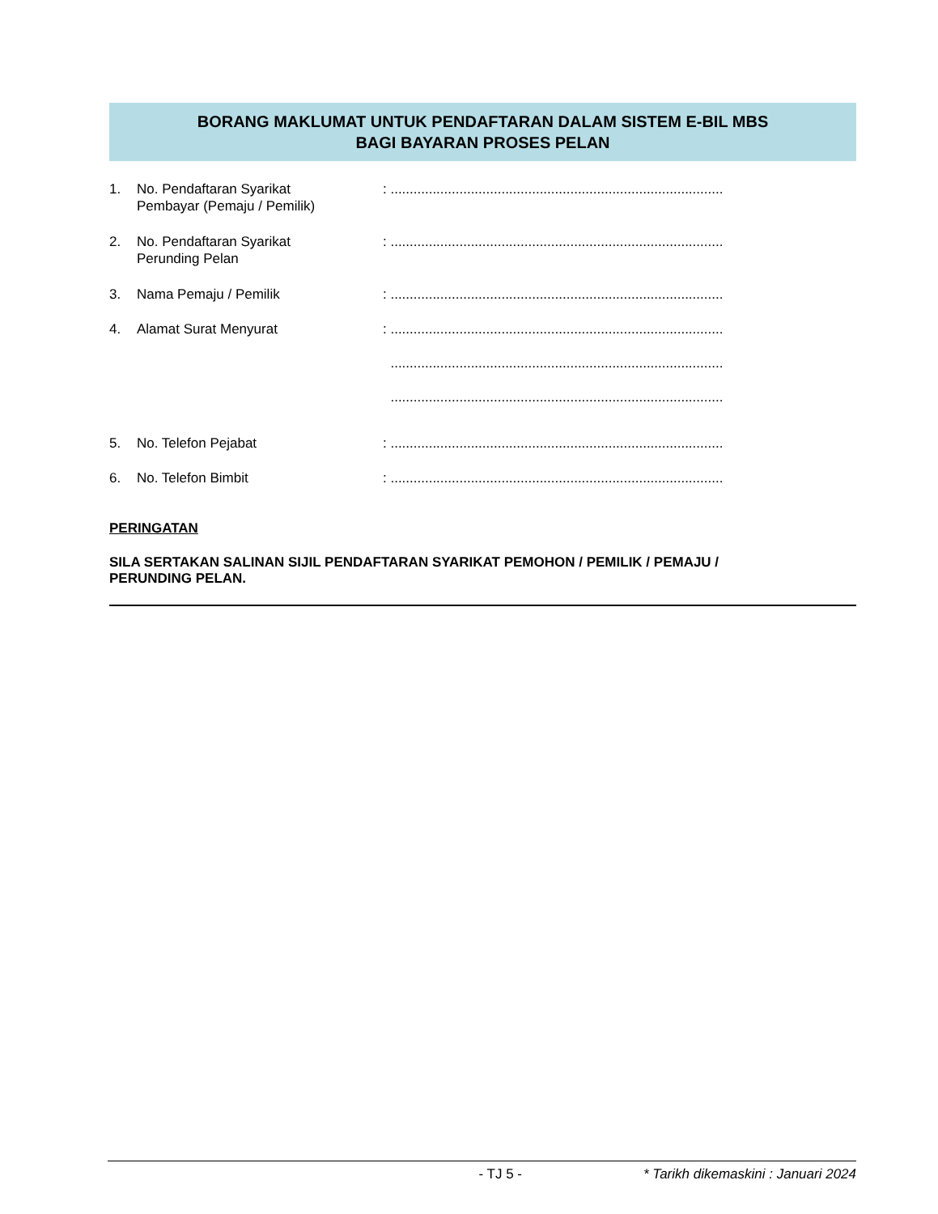BORANG MAKLUMAT UNTUK PENDAFTARAN DALAM SISTEM E-BIL MBS
BAGI BAYARAN PROSES PELAN
1. No. Pendaftaran Syarikat
Pembayar (Pemaju / Pemilik)
: .......................................................................................
2. No. Pendaftaran Syarikat
Perunding Pelan
: .......................................................................................
3. Nama Pemaju / Pemilik : .......................................................................................
4. Alamat Surat Menyurat : .......................................................................................
.......................................................................................
.......................................................................................
5. No. Telefon Pejabat : .......................................................................................
6. No. Telefon Bimbit : .......................................................................................
PERINGATAN
SILA SERTAKAN SALINAN SIJIL PENDAFTARAN SYARIKAT PEMOHON / PEMILIK / PEMAJU /
PERUNDING PELAN.
- TJ 5 - * Tarikh dikemaskini : Januari 2024